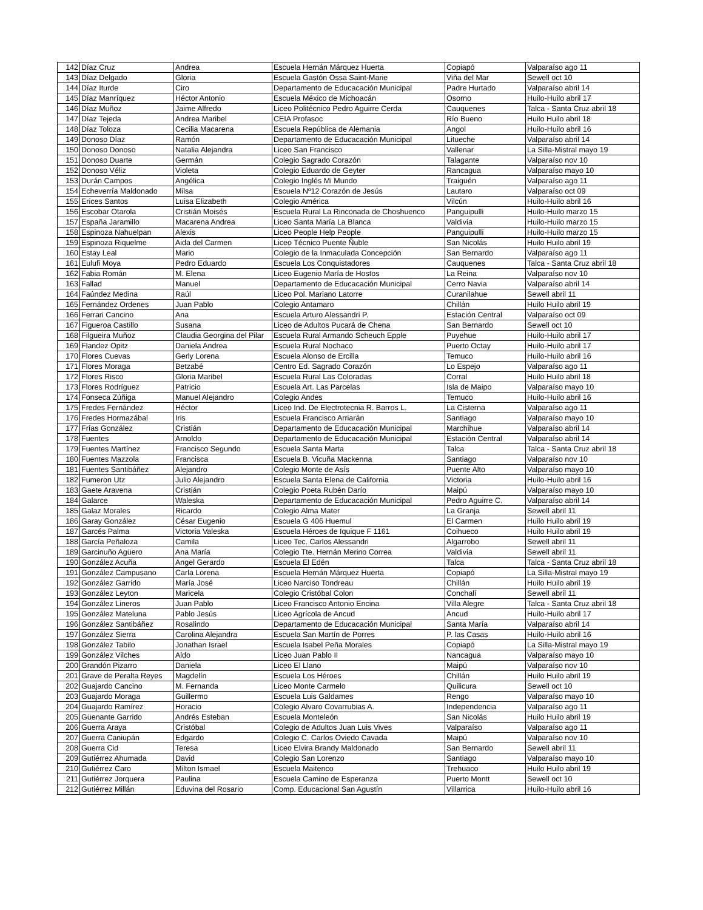| 142 | Díaz Cruz | Andrea | Escuela Hernán Márquez Huerta | Copiapó | Valparaíso ago 11 |
| 143 | Díaz Delgado | Gloria | Escuela Gastón Ossa Saint-Marie | Viña del Mar | Sewell oct 10 |
| 144 | Díaz Iturde | Ciro | Departamento de Educacación Municipal | Padre Hurtado | Valparaíso abril 14 |
| 145 | Díaz Manríquez | Héctor Antonio | Escuela México de Michoacán | Osorno | Huilo-Huilo abril 17 |
| 146 | Díaz Muñoz | Jaime Alfredo | Liceo Politécnico Pedro Aguirre Cerda | Cauquenes | Talca - Santa Cruz abril 18 |
| 147 | Díaz Tejeda | Andrea Maribel | CEIA Profasoc | Río Bueno | Huilo Huilo abril 18 |
| 148 | Díaz Toloza | Cecilia Macarena | Escuela República de Alemania | Angol | Huilo-Huilo abril 16 |
| 149 | Donoso Díaz | Ramón | Departamento de Educacación Municipal | Litueche | Valparaíso abril 14 |
| 150 | Donoso Donoso | Natalia Alejandra | Liceo San Francisco | Vallenar | La Silla-Mistral mayo 19 |
| 151 | Donoso Duarte | Germán | Colegio Sagrado Corazón | Talagante | Valparaíso nov 10 |
| 152 | Donoso Véliz | Violeta | Colegio Eduardo de Geyter | Rancagua | Valparaíso mayo 10 |
| 153 | Durán Campos | Angélica | Colegio Inglés Mi Mundo | Traiguén | Valparaíso ago 11 |
| 154 | Echeverría Maldonado | Milsa | Escuela Nº12 Corazón de Jesús | Lautaro | Valparaíso oct 09 |
| 155 | Erices Santos | Luisa Elizabeth | Colegio América | Vilcún | Huilo-Huilo abril 16 |
| 156 | Escobar Otarola | Cristián Moisés | Escuela Rural La Rinconada de Choshuenco | Panguipulli | Huilo-Huilo marzo 15 |
| 157 | España Jaramillo | Macarena Andrea | Liceo Santa María La Blanca | Valdivia | Huilo-Huilo marzo 15 |
| 158 | Espinoza Nahuelpan | Alexis | Liceo People Help People | Panguipulli | Huilo-Huilo marzo 15 |
| 159 | Espinoza Riquelme | Aida del Carmen | Liceo Técnico Puente Ñuble | San Nicolás | Huilo Huilo abril 19 |
| 160 | Estay Leal | Mario | Colegio de la Inmaculada Concepción | San Bernardo | Valparaíso ago 11 |
| 161 | Eulufi Moya | Pedro Eduardo | Escuela Los Conquistadores | Cauquenes | Talca - Santa Cruz abril 18 |
| 162 | Fabia Román | M. Elena | Liceo Eugenio María de Hostos | La Reina | Valparaíso nov 10 |
| 163 | Fallad | Manuel | Departamento de Educacación Municipal | Cerro Navia | Valparaíso abril 14 |
| 164 | Faúndez Medina | Raúl | Liceo Pol. Mariano Latorre | Curanilahue | Sewell abril 11 |
| 165 | Fernández Ordenes | Juan Pablo | Colegio Antamaro | Chillán | Huilo Huilo abril 19 |
| 166 | Ferrari Cancino | Ana | Escuela Arturo Alessandri P. | Estación Central | Valparaíso oct 09 |
| 167 | Figueroa Castillo | Susana | Liceo de Adultos Pucará de Chena | San Bernardo | Sewell oct 10 |
| 168 | Filgueira Muñoz | Claudia Georgina del Pilar | Escuela Rural Armando Scheuch Epple | Puyehue | Huilo-Huilo abril 17 |
| 169 | Flandez Opitz | Daniela Andrea | Escuela Rural Nochaco | Puerto Octay | Huilo-Huilo abril 17 |
| 170 | Flores Cuevas | Gerly Lorena | Escuela Alonso de Ercilla | Temuco | Huilo-Huilo abril 16 |
| 171 | Flores Moraga | Betzabé | Centro Ed. Sagrado Corazón | Lo Espejo | Valparaíso ago 11 |
| 172 | Flores Risco | Gloria Maribel | Escuela Rural Las Coloradas | Corral | Huilo Huilo abril 18 |
| 173 | Flores Rodríguez | Patricio | Escuela Art. Las Parcelas | Isla de Maipo | Valparaíso mayo 10 |
| 174 | Fonseca Zúñiga | Manuel Alejandro | Colegio Andes | Temuco | Huilo-Huilo abril 16 |
| 175 | Fredes Fernández | Héctor | Liceo Ind. De Electrotecnia R. Barros L. | La Cisterna | Valparaíso ago 11 |
| 176 | Fredes Hormazábal | Iris | Escuela Francisco Arriarán | Santiago | Valparaíso mayo 10 |
| 177 | Frías González | Cristián | Departamento de Educacación Municipal | Marchihue | Valparaíso abril 14 |
| 178 | Fuentes | Arnoldo | Departamento de Educacación Municipal | Estación Central | Valparaíso abril 14 |
| 179 | Fuentes Martínez | Francisco Segundo | Escuela Santa Marta | Talca | Talca - Santa Cruz abril 18 |
| 180 | Fuentes Mazzola | Francisca | Escuela B. Vicuña Mackenna | Santiago | Valparaíso nov 10 |
| 181 | Fuentes Santibáñez | Alejandro | Colegio Monte de Asís | Puente Alto | Valparaíso mayo 10 |
| 182 | Fumeron Utz | Julio Alejandro | Escuela Santa Elena de California | Victoria | Huilo-Huilo abril 16 |
| 183 | Gaete Aravena | Cristián | Colegio Poeta Rubén Darío | Maipú | Valparaíso mayo 10 |
| 184 | Galarce | Waleska | Departamento de Educacación Municipal | Pedro Aguirre C. | Valparaíso abril 14 |
| 185 | Galaz Morales | Ricardo | Colegio Alma Mater | La Granja | Sewell abril 11 |
| 186 | Garay González | César Eugenio | Escuela G 406 Huemul | El Carmen | Huilo Huilo abril 19 |
| 187 | Garcés Palma | Victoria Valeska | Escuela Héroes de Iquique F 1161 | Coihueco | Huilo Huilo abril 19 |
| 188 | García Peñaloza | Camila | Liceo Tec. Carlos Alessandri | Algarrobo | Sewell abril 11 |
| 189 | Garcinuño Agüero | Ana María | Colegio Tte. Hernán Merino Correa | Valdivia | Sewell abril 11 |
| 190 | González Acuña | Angel Gerardo | Escuela El Edén | Talca | Talca - Santa Cruz abril 18 |
| 191 | González Campusano | Carla Lorena | Escuela Hernán Márquez Huerta | Copiapó | La Silla-Mistral mayo 19 |
| 192 | González Garrido | María José | Liceo Narciso Tondreau | Chillán | Huilo Huilo abril 19 |
| 193 | González Leyton | Maricela | Colegio Cristóbal Colon | Conchalí | Sewell abril 11 |
| 194 | González Lineros | Juan Pablo | Liceo Francisco Antonio Encina | Villa Alegre | Talca - Santa Cruz abril 18 |
| 195 | González Mateluna | Pablo Jesús | Liceo Agrícola de Ancud | Ancud | Huilo-Huilo abril 17 |
| 196 | González Santibáñez | Rosalindo | Departamento de Educacación Municipal | Santa María | Valparaíso abril 14 |
| 197 | González Sierra | Carolina Alejandra | Escuela San Martín de Porres | P. las Casas | Huilo-Huilo abril 16 |
| 198 | González Tabilo | Jonathan Israel | Escuela Isabel Peña Morales | Copiapó | La Silla-Mistral mayo 19 |
| 199 | González Vilches | Aldo | Liceo Juan Pablo II | Nancagua | Valparaíso mayo 10 |
| 200 | Grandón Pizarro | Daniela | Liceo El Llano | Maipú | Valparaíso nov 10 |
| 201 | Grave de Peralta Reyes | Magdelín | Escuela Los Héroes | Chillán | Huilo Huilo abril 19 |
| 202 | Guajardo Cancino | M. Fernanda | Liceo Monte Carmelo | Quilicura | Sewell oct 10 |
| 203 | Guajardo Moraga | Guillermo | Escuela Luis Galdames | Rengo | Valparaíso mayo 10 |
| 204 | Guajardo Ramírez | Horacio | Colegio Alvaro Covarrubias A. | Independencia | Valparaíso ago 11 |
| 205 | Güenante Garrido | Andrés Esteban | Escuela Monteleón | San Nicolás | Huilo Huilo abril 19 |
| 206 | Guerra Araya | Cristóbal | Colegio de Adultos Juan Luis Vives | Valparaíso | Valparaíso ago 11 |
| 207 | Guerra Caniupán | Edgardo | Colegio C. Carlos Oviedo Cavada | Maipú | Valparaíso nov 10 |
| 208 | Guerra Cid | Teresa | Liceo Elvira Brandy Maldonado | San Bernardo | Sewell abril 11 |
| 209 | Gutiérrez Ahumada | David | Colegio San Lorenzo | Santiago | Valparaíso mayo 10 |
| 210 | Gutiérrez Caro | Milton Ismael | Escuela Maitenco | Trehuaco | Huilo Huilo abril 19 |
| 211 | Gutiérrez Jorquera | Paulina | Escuela Camino de Esperanza | Puerto Montt | Sewell oct 10 |
| 212 | Gutiérrez Millán | Eduvina del Rosario | Comp. Educacional San Agustín | Villarrica | Huilo-Huilo abril 16 |